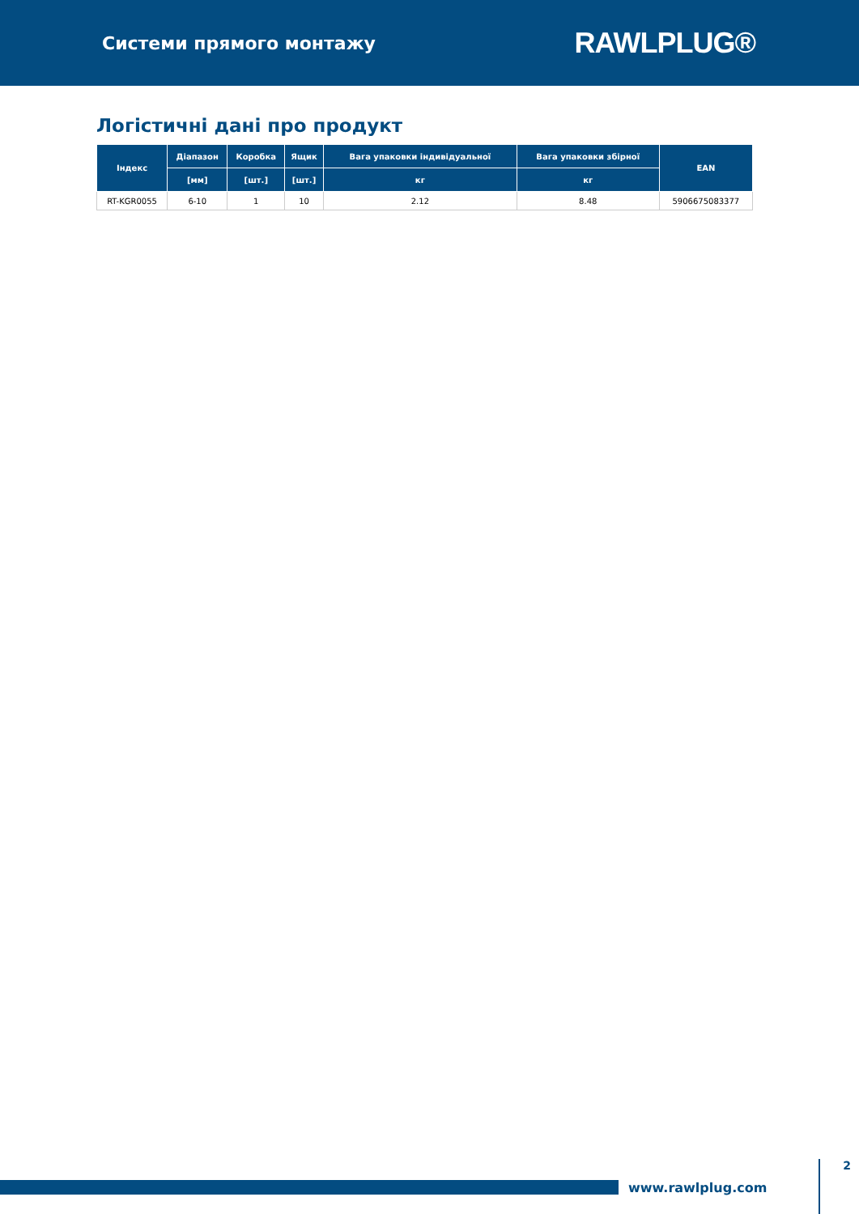Системи прямого монтажу
RAWLPLUG®
Логістичні дані про продукт
| Індекс | Діапазон | Коробка | Ящик | Вага упаковки індивідуальної | Вага упаковки збірної | EAN |
| --- | --- | --- | --- | --- | --- | --- |
| | [мм] | [шт.] | [шт.] | кг | кг | |
| RT-KGR0055 | 6-10 | 1 | 10 | 2.12 | 8.48 | 5906675083377 |
www.rawlplug.com
2